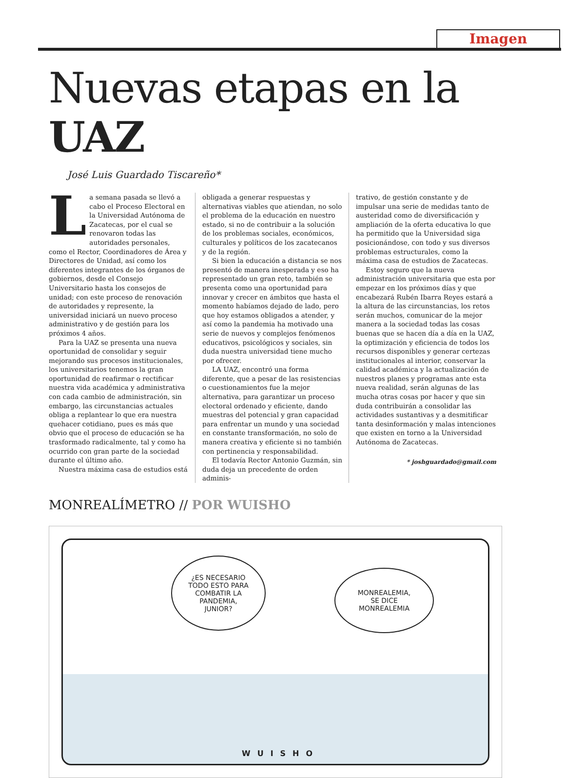Imagen
Nuevas etapas en la UAZ
José Luis Guardado Tiscareño*
La semana pasada se llevó a cabo el Proceso Electoral en la Universidad Autónoma de Zacatecas, por el cual se renovaron todas las autoridades personales, como el Rector, Coordinadores de Área y Directores de Unidad, así como los diferentes integrantes de los órganos de gobiernos, desde el Consejo Universitario hasta los consejos de unidad; con este proceso de renovación de autoridades y represente, la universidad iniciará un nuevo proceso administrativo y de gestión para los próximos 4 años.
Para la UAZ se presenta una nueva oportunidad de consolidar y seguir mejorando sus procesos institucionales, los universitarios tenemos la gran oportunidad de reafirmar o rectificar nuestra vida académica y administrativa con cada cambio de administración, sin embargo, las circunstancias actuales obliga a replantear lo que era nuestra quehacer cotidiano, pues es más que obvio que el proceso de educación se ha trasformado radicalmente, tal y como ha ocurrido con gran parte de la sociedad durante el último año.
Nuestra máxima casa de estudios está
obligada a generar respuestas y alternativas viables que atiendan, no solo el problema de la educación en nuestro estado, si no de contribuir a la solución de los problemas sociales, económicos, culturales y políticos de los zacatecanos y de la región.
Si bien la educación a distancia se nos presentó de manera inesperada y eso ha representado un gran reto, también se presenta como una oportunidad para innovar y crecer en ámbitos que hasta el momento habíamos dejado de lado, pero que hoy estamos obligados a atender, y así como la pandemia ha motivado una serie de nuevos y complejos fenómenos educativos, psicológicos y sociales, sin duda nuestra universidad tiene mucho por ofrecer.
LA UAZ, encontró una forma diferente, que a pesar de las resistencias o cuestionamientos fue la mejor alternativa, para garantizar un proceso electoral ordenado y eficiente, dando muestras del potencial y gran capacidad para enfrentar un mundo y una sociedad en constante transformación, no solo de manera creativa y eficiente si no también con pertinencia y responsabilidad.
El todavía Rector Antonio Guzmán, sin duda deja un precedente de orden adminis-
trativo, de gestión constante y de impulsar una serie de medidas tanto de austeridad como de diversificación y ampliación de la oferta educativa lo que ha permitido que la Universidad siga posicionándose, con todo y sus diversos problemas estructurales, como la máxima casa de estudios de Zacatecas.
Estoy seguro que la nueva administración universitaria que esta por empezar en los próximos días y que encabezará Rubén Ibarra Reyes estará a la altura de las circunstancias, los retos serán muchos, comunicar de la mejor manera a la sociedad todas las cosas buenas que se hacen día a día en la UAZ, la optimización y eficiencia de todos los recursos disponibles y generar certezas institucionales al interior, conservar la calidad académica y la actualización de nuestros planes y programas ante esta nueva realidad, serán algunas de las mucha otras cosas por hacer y que sin duda contribuirán a consolidar las actividades sustantivas y a desmitificar tanta desinformación y malas intenciones que existen en torno a la Universidad Autónoma de Zacatecas.
* joshguardado@gmail.com
MONREALÍMETRO // POR WUISHO
¿ES NECESARIO
TODO ESTO PARA
COMBATIR LA
PANDEMIA,
JUNIOR?
MONREALEMIA,
SE DICE
MONREALEMIA
WUISHO